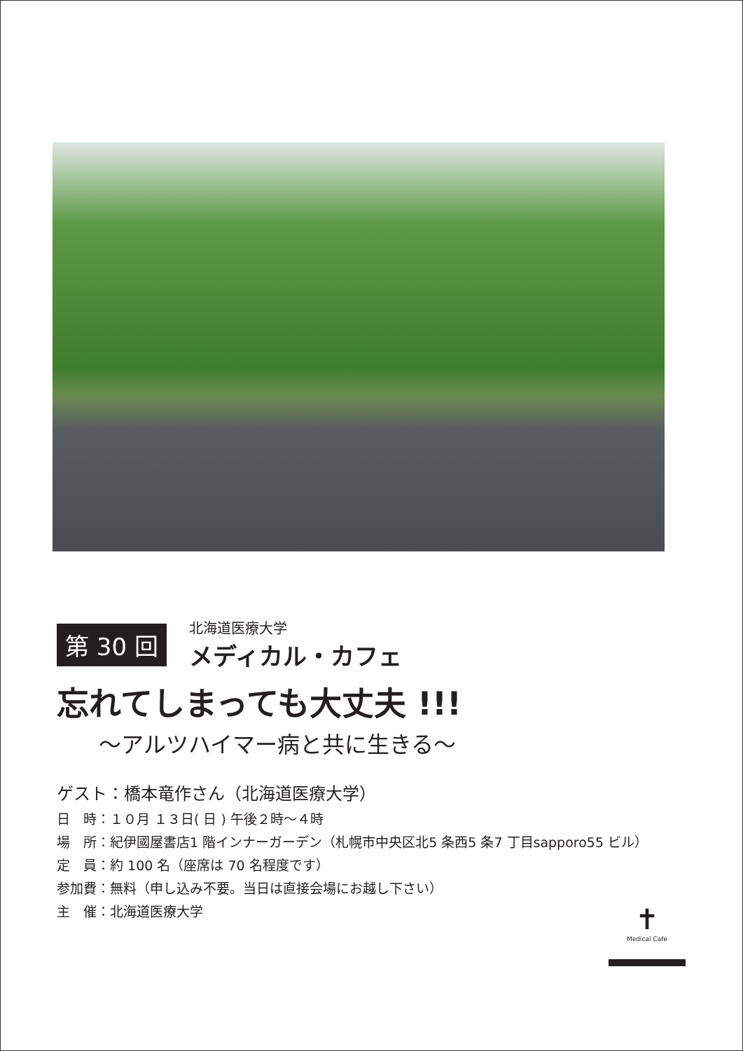第 30 回
北海道医療大学
メディカル・カフェ
忘れてしまっても大丈夫 !!!
～アルツハイマー病と共に生きる～
ゲスト：橋本竜作さん（北海道医療大学）
日　時：１０月 １３日( 日 ) 午後２時～４時
場　所：紀伊國屋書店1 階インナーガーデン（札幌市中央区北5 条西5 条7 丁目sapporo55 ビル）
定　員：約 100 名（座席は 70 名程度です）
参加費：無料（申し込み不要。当日は直接会場にお越し下さい）
主　催：北海道医療大学
✝
Medical Cafe